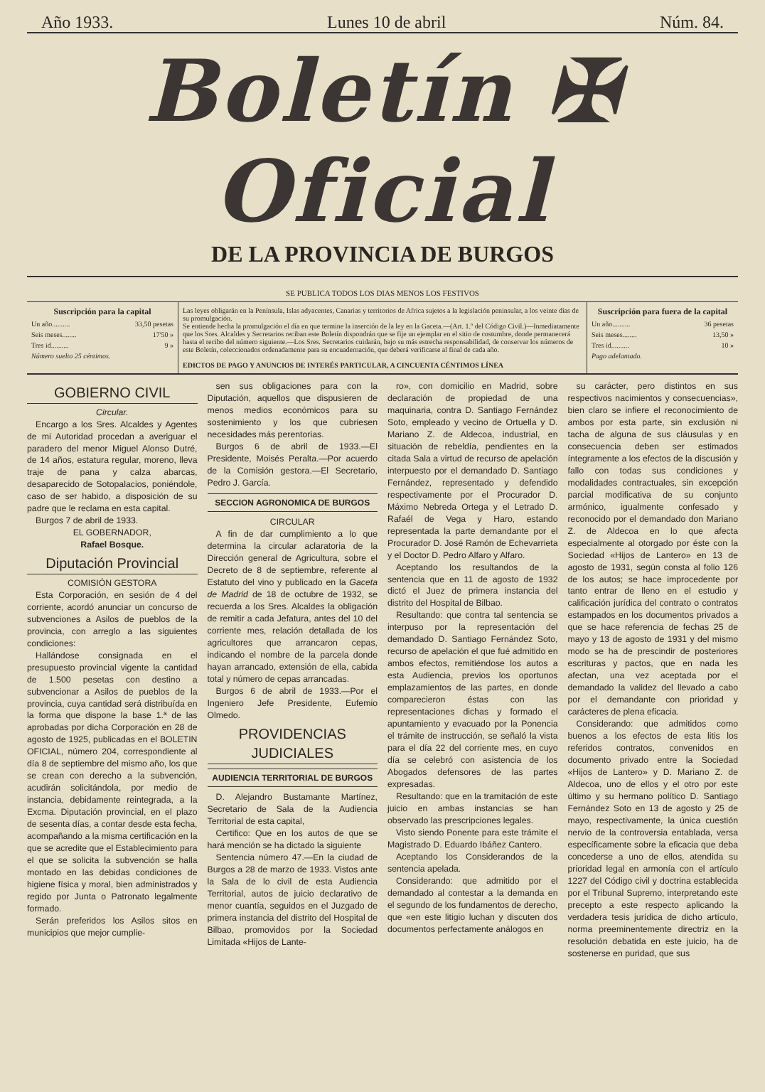Año 1933. Lunes 10 de abril Núm. 84.
Boletín ✠ Oficial
DE LA PROVINCIA DE BURGOS
SE PUBLICA TODOS LOS DIAS MENOS LOS FESTIVOS
Suscripción para la capital
Un año.......... 33,50 pesetas
Seis meses........ 17'50 »
Tres id.......... 9 »
Número suelto 25 céntimos.
Las leyes obligarán en la Península, Islas adyacentes, Canarias y territorios de Africa sujetos a la legislación peninsular, a los veinte días de su promulgación.
Se entiende hecha la promulgación el día en que termine la inserción de la ley en la Gaceta.—(Art. 1.º del Código Civil.)—Inmediatamente que los Sres. Alcaldes y Secretarios reciban este Boletín dispondrán que se fije un ejemplar en el sitio de costumbre, donde permanecerá hasta el recibo del número siguiente.—Los Sres. Secretarios cuidarán, bajo su más estrecha responsabilidad, de conservar los números de este Boletín, coleccionados ordenadamente para su encuadernación, que deberá verificarse al final de cada año.
EDICTOS DE PAGO Y ANUNCIOS DE INTERÉS PARTICULAR, A CINCUENTA CÉNTIMOS LÍNEA
Suscripción para fuera de la capital
Un año.......... 36 pesetas
Seis meses........ 13,50 »
Tres id.......... 10 »
Pago adelantado.
GOBIERNO CIVIL
Circular.
Encargo a los Sres. Alcaldes y Agentes de mi Autoridad procedan a averiguar el paradero del menor Miguel Alonso Dutré, de 14 años, estatura regular, moreno, lleva traje de pana y calza abarcas, desaparecido de Sotopalacios, poniéndole, caso de ser habido, a disposición de su padre que le reclama en esta capital.
Burgos 7 de abril de 1933.
EL GOBERNADOR,
Rafael Bosque.
Diputación Provincial
COMISIÓN GESTORA
Esta Corporación, en sesión de 4 del corriente, acordó anunciar un concurso de subvenciones a Asilos de pueblos de la provincia, con arreglo a las siguientes condiciones:
Hallándose consignada en el presupuesto provincial vigente la cantidad de 1.500 pesetas con destino a subvencionar a Asilos de pueblos de la provincia, cuya cantidad será distribuída en la forma que dispone la base 1.ª de las aprobadas por dicha Corporación en 28 de agosto de 1925, publicadas en el BOLETIN OFICIAL, número 204, correspondiente al día 8 de septiembre del mismo año, los que se crean con derecho a la subvención, acudirán solicitándola, por medio de instancia, debidamente reintegrada, a la Excma. Diputación provincial, en el plazo de sesenta días, a contar desde esta fecha, acompañando a la misma certificación en la que se acredite que el Establecimiento para el que se solicita la subvención se halla montado en las debidas condiciones de higiene física y moral, bien administrados y regido por Junta o Patronato legalmente formado.
Serán preferidos los Asilos sitos en municipios que mejor cumplie-
sen sus obligaciones para con la Diputación, aquellos que dispusieren de menos medios económicos para su sostenimiento y los que cubriesen necesidades más perentorias.
Burgos 6 de abril de 1933.—El Presidente, Moisés Peralta.—Por acuerdo de la Comisión gestora.—El Secretario, Pedro J. García.
SECCION AGRONOMICA DE BURGOS
CIRCULAR
A fin de dar cumplimiento a lo que determina la circular aclaratoria de la Dirección general de Agricultura, sobre el Decreto de 8 de septiembre, referente al Estatuto del vino y publicado en la Gaceta de Madrid de 18 de octubre de 1932, se recuerda a los Sres. Alcaldes la obligación de remitir a cada Jefatura, antes del 10 del corriente mes, relación detallada de los agricultores que arrancaron cepas, indicando el nombre de la parcela donde hayan arrancado, extensión de ella, cabida total y número de cepas arrancadas.
Burgos 6 de abril de 1933.—Por el Ingeniero Jefe Presidente, Eufemio Olmedo.
PROVIDENCIAS JUDICIALES
AUDIENCIA TERRITORIAL DE BURGOS
D. Alejandro Bustamante Martínez, Secretario de Sala de la Audiencia Territorial de esta capital,
Certifico: Que en los autos de que se hará mención se ha dictado la siguiente
Sentencia número 47.—En la ciudad de Burgos a 28 de marzo de 1933. Vistos ante la Sala de lo civil de esta Audiencia Territorial, autos de juicio declarativo de menor cuantía, seguidos en el Juzgado de primera instancia del distrito del Hospital de Bilbao, promovidos por la Sociedad Limitada «Hijos de Lante-
ro», con domicilio en Madrid, sobre declaración de propiedad de una maquinaria, contra D. Santiago Fernández Soto, empleado y vecino de Ortuella y D. Mariano Z. de Aldecoa, industrial, en situación de rebeldía, pendientes en la citada Sala a virtud de recurso de apelación interpuesto por el demandado D. Santiago Fernández, representado y defendido respectivamente por el Procurador D. Máximo Nebreda Ortega y el Letrado D. Rafaél de Vega y Haro, estando representada la parte demandante por el Procurador D. José Ramón de Echevarrieta y el Doctor D. Pedro Alfaro y Alfaro.
Aceptando los resultandos de la sentencia que en 11 de agosto de 1932 dictó el Juez de primera instancia del distrito del Hospital de Bilbao.
Resultando: que contra tal sentencia se interpuso por la representación del demandado D. Santiago Fernández Soto, recurso de apelación el que fué admitido en ambos efectos, remitiéndose los autos a esta Audiencia, previos los oportunos emplazamientos de las partes, en donde comparecieron éstas con las representaciones dichas y formado el apuntamiento y evacuado por la Ponencia el trámite de instrucción, se señaló la vista para el día 22 del corriente mes, en cuyo día se celebró con asistencia de los Abogados defensores de las partes expresadas.
Resultando: que en la tramitación de este juicio en ambas instancias se han observado las prescripciones legales.
Visto siendo Ponente para este trámite el Magistrado D. Eduardo Ibáñez Cantero.
Aceptando los Considerandos de la sentencia apelada.
Considerando: que admitido por el demandado al contestar a la demanda en el segundo de los fundamentos de derecho, que «en este litigio luchan y discuten dos documentos perfectamente análogos en
su carácter, pero distintos en sus respectivos nacimientos y consecuencias», bien claro se infiere el reconocimiento de ambos por esta parte, sin exclusión ni tacha de alguna de sus cláusulas y en consecuencia deben ser estimados íntegramente a los efectos de la discusión y fallo con todas sus condiciones y modalidades contractuales, sin excepción parcial modificativa de su conjunto armónico, igualmente confesado y reconocido por el demandado don Mariano Z. de Aldecoa en lo que afecta especialmente al otorgado por éste con la Sociedad «Hijos de Lantero» en 13 de agosto de 1931, según consta al folio 126 de los autos; se hace improcedente por tanto entrar de lleno en el estudio y calificación jurídica del contrato o contratos estampados en los documentos privados a que se hace referencia de fechas 25 de mayo y 13 de agosto de 1931 y del mismo modo se ha de prescindir de posteriores escrituras y pactos, que en nada les afectan, una vez aceptada por el demandado la validez del llevado a cabo por el demandante con prioridad y carácteres de plena eficacia.
Considerando: que admitidos como buenos a los efectos de esta litis los referidos contratos, convenidos en documento privado entre la Sociedad «Hijos de Lantero» y D. Mariano Z. de Aldecoa, uno de ellos y el otro por este último y su hermano político D. Santiago Fernández Soto en 13 de agosto y 25 de mayo, respectivamente, la única cuestión nervio de la controversia entablada, versa específicamente sobre la eficacia que deba concederse a uno de ellos, atendida su prioridad legal en armonía con el artículo 1227 del Código civil y doctrina establecida por el Tribunal Supremo, interpretando este precepto a este respecto aplicando la verdadera tesis jurídica de dicho artículo, norma preeminentemente directriz en la resolución debatida en este juicio, ha de sostenerse en puridad, que sus